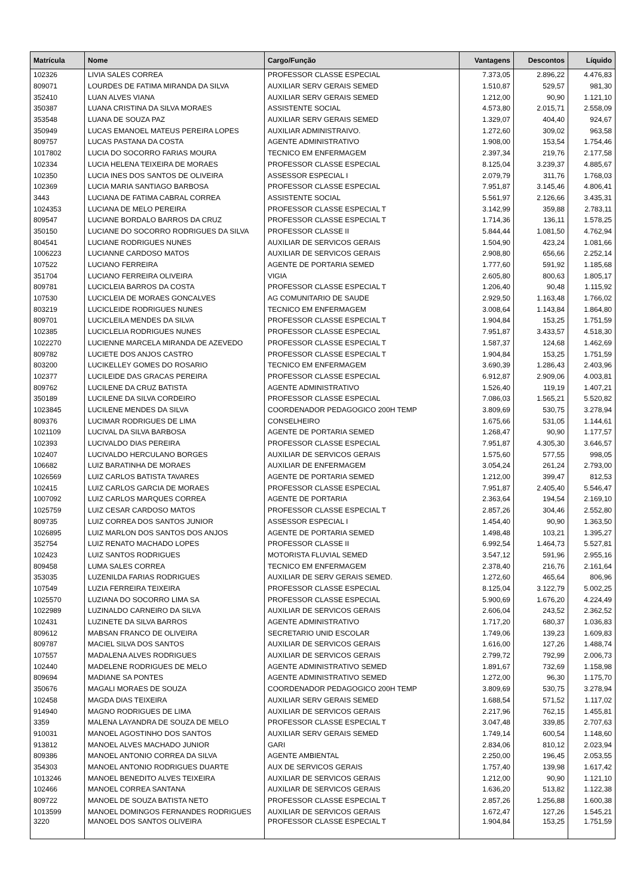| Matrícula | Nome | Cargo/Função | Vantagens | Descontos | Líquido |
| --- | --- | --- | --- | --- | --- |
| 102326 | LIVIA SALES CORREA | PROFESSOR CLASSE ESPECIAL | 7.373,05 | 2.896,22 | 4.476,83 |
| 809071 | LOURDES DE FATIMA MIRANDA DA SILVA | AUXILIAR SERV GERAIS SEMED | 1.510,87 | 529,57 | 981,30 |
| 352410 | LUAN ALVES VIANA | AUXILIAR SERV GERAIS SEMED | 1.212,00 | 90,90 | 1.121,10 |
| 350387 | LUANA CRISTINA DA SILVA MORAES | ASSISTENTE SOCIAL | 4.573,80 | 2.015,71 | 2.558,09 |
| 353548 | LUANA DE SOUZA PAZ | AUXILIAR SERV GERAIS SEMED | 1.329,07 | 404,40 | 924,67 |
| 350949 | LUCAS EMANOEL MATEUS PEREIRA LOPES | AUXILIAR ADMINISTRAIVO. | 1.272,60 | 309,02 | 963,58 |
| 809757 | LUCAS PASTANA DA COSTA | AGENTE ADMINISTRATIVO | 1.908,00 | 153,54 | 1.754,46 |
| 1017802 | LUCIA DO SOCORRO FARIAS MOURA | TECNICO EM ENFERMAGEM | 2.397,34 | 219,76 | 2.177,58 |
| 102334 | LUCIA HELENA TEIXEIRA DE MORAES | PROFESSOR CLASSE ESPECIAL | 8.125,04 | 3.239,37 | 4.885,67 |
| 102350 | LUCIA INES DOS SANTOS DE OLIVEIRA | ASSESSOR ESPECIAL I | 2.079,79 | 311,76 | 1.768,03 |
| 102369 | LUCIA MARIA SANTIAGO BARBOSA | PROFESSOR CLASSE ESPECIAL | 7.951,87 | 3.145,46 | 4.806,41 |
| 3443 | LUCIANA DE FATIMA CABRAL CORREA | ASSISTENTE SOCIAL | 5.561,97 | 2.126,66 | 3.435,31 |
| 1024353 | LUCIANA DE MELO PEREIRA | PROFESSOR CLASSE ESPECIAL T | 3.142,99 | 359,88 | 2.783,11 |
| 809547 | LUCIANE BORDALO BARROS DA CRUZ | PROFESSOR CLASSE ESPECIAL T | 1.714,36 | 136,11 | 1.578,25 |
| 350150 | LUCIANE DO SOCORRO RODRIGUES DA SILVA | PROFESSOR CLASSE II | 5.844,44 | 1.081,50 | 4.762,94 |
| 804541 | LUCIANE RODRIGUES NUNES | AUXILIAR DE SERVICOS GERAIS | 1.504,90 | 423,24 | 1.081,66 |
| 1006223 | LUCIANNE CARDOSO MATOS | AUXILIAR DE SERVICOS GERAIS | 2.908,80 | 656,66 | 2.252,14 |
| 107522 | LUCIANO FERREIRA | AGENTE DE PORTARIA SEMED | 1.777,60 | 591,92 | 1.185,68 |
| 351704 | LUCIANO FERREIRA OLIVEIRA | VIGIA | 2.605,80 | 800,63 | 1.805,17 |
| 809781 | LUCICLEIA BARROS DA COSTA | PROFESSOR CLASSE ESPECIAL T | 1.206,40 | 90,48 | 1.115,92 |
| 107530 | LUCICLEIA DE MORAES GONCALVES | AG COMUNITARIO DE SAUDE | 2.929,50 | 1.163,48 | 1.766,02 |
| 803219 | LUCICLEIDE RODRIGUES NUNES | TECNICO EM ENFERMAGEM | 3.008,64 | 1.143,84 | 1.864,80 |
| 809701 | LUCICLEILA MENDES DA SILVA | PROFESSOR CLASSE ESPECIAL T | 1.904,84 | 153,25 | 1.751,59 |
| 102385 | LUCICLELIA RODRIGUES NUNES | PROFESSOR CLASSE ESPECIAL | 7.951,87 | 3.433,57 | 4.518,30 |
| 1022270 | LUCIENNE MARCELA MIRANDA DE AZEVEDO | PROFESSOR CLASSE ESPECIAL T | 1.587,37 | 124,68 | 1.462,69 |
| 809782 | LUCIETE DOS ANJOS CASTRO | PROFESSOR CLASSE ESPECIAL T | 1.904,84 | 153,25 | 1.751,59 |
| 803200 | LUCIKELLEY GOMES DO ROSARIO | TECNICO EM ENFERMAGEM | 3.690,39 | 1.286,43 | 2.403,96 |
| 102377 | LUCILEIDE DAS GRACAS PEREIRA | PROFESSOR CLASSE ESPECIAL | 6.912,87 | 2.909,06 | 4.003,81 |
| 809762 | LUCILENE DA CRUZ BATISTA | AGENTE ADMINISTRATIVO | 1.526,40 | 119,19 | 1.407,21 |
| 350189 | LUCILENE DA SILVA CORDEIRO | PROFESSOR CLASSE ESPECIAL | 7.086,03 | 1.565,21 | 5.520,82 |
| 1023845 | LUCILENE MENDES DA SILVA | COORDENADOR PEDAGOGICO 200H TEMP | 3.809,69 | 530,75 | 3.278,94 |
| 809376 | LUCIMAR RODRIGUES DE LIMA | CONSELHEIRO | 1.675,66 | 531,05 | 1.144,61 |
| 1021109 | LUCIVAL DA SILVA BARBOSA | AGENTE DE PORTARIA SEMED | 1.268,47 | 90,90 | 1.177,57 |
| 102393 | LUCIVALDO DIAS PEREIRA | PROFESSOR CLASSE ESPECIAL | 7.951,87 | 4.305,30 | 3.646,57 |
| 102407 | LUCIVALDO HERCULANO BORGES | AUXILIAR DE SERVICOS GERAIS | 1.575,60 | 577,55 | 998,05 |
| 106682 | LUIZ BARATINHA DE MORAES | AUXILIAR DE ENFERMAGEM | 3.054,24 | 261,24 | 2.793,00 |
| 1026569 | LUIZ CARLOS BATISTA TAVARES | AGENTE DE PORTARIA SEMED | 1.212,00 | 399,47 | 812,53 |
| 102415 | LUIZ CARLOS GARCIA DE MORAES | PROFESSOR CLASSE ESPECIAL | 7.951,87 | 2.405,40 | 5.546,47 |
| 1007092 | LUIZ CARLOS MARQUES CORREA | AGENTE DE PORTARIA | 2.363,64 | 194,54 | 2.169,10 |
| 1025759 | LUIZ CESAR CARDOSO MATOS | PROFESSOR CLASSE ESPECIAL T | 2.857,26 | 304,46 | 2.552,80 |
| 809735 | LUIZ CORREA DOS SANTOS JUNIOR | ASSESSOR ESPECIAL I | 1.454,40 | 90,90 | 1.363,50 |
| 1026895 | LUIZ MARLON DOS SANTOS DOS ANJOS | AGENTE DE PORTARIA SEMED | 1.498,48 | 103,21 | 1.395,27 |
| 352754 | LUIZ RENATO MACHADO LOPES | PROFESSOR CLASSE II | 6.992,54 | 1.464,73 | 5.527,81 |
| 102423 | LUIZ SANTOS RODRIGUES | MOTORISTA FLUVIAL SEMED | 3.547,12 | 591,96 | 2.955,16 |
| 809458 | LUMA SALES CORREA | TECNICO EM ENFERMAGEM | 2.378,40 | 216,76 | 2.161,64 |
| 353035 | LUZENILDA FARIAS RODRIGUES | AUXILIAR DE SERV GERAIS SEMED. | 1.272,60 | 465,64 | 806,96 |
| 107549 | LUZIA FERREIRA TEIXEIRA | PROFESSOR CLASSE ESPECIAL | 8.125,04 | 3.122,79 | 5.002,25 |
| 1025570 | LUZIANA DO SOCORRO LIMA SA | PROFESSOR CLASSE ESPECIAL | 5.900,69 | 1.676,20 | 4.224,49 |
| 1022989 | LUZINALDO CARNEIRO DA SILVA | AUXILIAR DE SERVICOS GERAIS | 2.606,04 | 243,52 | 2.362,52 |
| 102431 | LUZINETE DA SILVA BARROS | AGENTE ADMINISTRATIVO | 1.717,20 | 680,37 | 1.036,83 |
| 809612 | MABSAN FRANCO DE OLIVEIRA | SECRETARIO UNID ESCOLAR | 1.749,06 | 139,23 | 1.609,83 |
| 809787 | MACIEL SILVA DOS SANTOS | AUXILIAR DE SERVICOS GERAIS | 1.616,00 | 127,26 | 1.488,74 |
| 107557 | MADALENA ALVES RODRIGUES | AUXILIAR DE SERVICOS GERAIS | 2.799,72 | 792,99 | 2.006,73 |
| 102440 | MADELENE RODRIGUES DE MELO | AGENTE ADMINISTRATIVO SEMED | 1.891,67 | 732,69 | 1.158,98 |
| 809694 | MADIANE SA PONTES | AGENTE ADMINISTRATIVO SEMED | 1.272,00 | 96,30 | 1.175,70 |
| 350676 | MAGALI MORAES DE SOUZA | COORDENADOR PEDAGOGICO 200H TEMP | 3.809,69 | 530,75 | 3.278,94 |
| 102458 | MAGDA DIAS TEIXEIRA | AUXILIAR SERV GERAIS SEMED | 1.688,54 | 571,52 | 1.117,02 |
| 914940 | MAGNO RODRIGUES DE LIMA | AUXILIAR DE SERVICOS GERAIS | 2.217,96 | 762,15 | 1.455,81 |
| 3359 | MALENA LAYANDRA DE SOUZA DE MELO | PROFESSOR CLASSE ESPECIAL T | 3.047,48 | 339,85 | 2.707,63 |
| 910031 | MANOEL AGOSTINHO DOS SANTOS | AUXILIAR SERV GERAIS SEMED | 1.749,14 | 600,54 | 1.148,60 |
| 913812 | MANOEL ALVES MACHADO JUNIOR | GARI | 2.834,06 | 810,12 | 2.023,94 |
| 809386 | MANOEL ANTONIO CORREA DA SILVA | AGENTE AMBIENTAL | 2.250,00 | 196,45 | 2.053,55 |
| 354303 | MANOEL ANTONIO RODRIGUES DUARTE | AUX DE SERVICOS GERAIS | 1.757,40 | 139,98 | 1.617,42 |
| 1013246 | MANOEL BENEDITO ALVES TEIXEIRA | AUXILIAR DE SERVICOS GERAIS | 1.212,00 | 90,90 | 1.121,10 |
| 102466 | MANOEL CORREA SANTANA | AUXILIAR DE SERVICOS GERAIS | 1.636,20 | 513,82 | 1.122,38 |
| 809722 | MANOEL DE SOUZA BATISTA NETO | PROFESSOR CLASSE ESPECIAL T | 2.857,26 | 1.256,88 | 1.600,38 |
| 1013599 | MANOEL DOMINGOS FERNANDES RODRIGUES | AUXILIAR DE SERVICOS GERAIS | 1.672,47 | 127,26 | 1.545,21 |
| 3220 | MANOEL DOS SANTOS OLIVEIRA | PROFESSOR CLASSE ESPECIAL T | 1.904,84 | 153,25 | 1.751,59 |